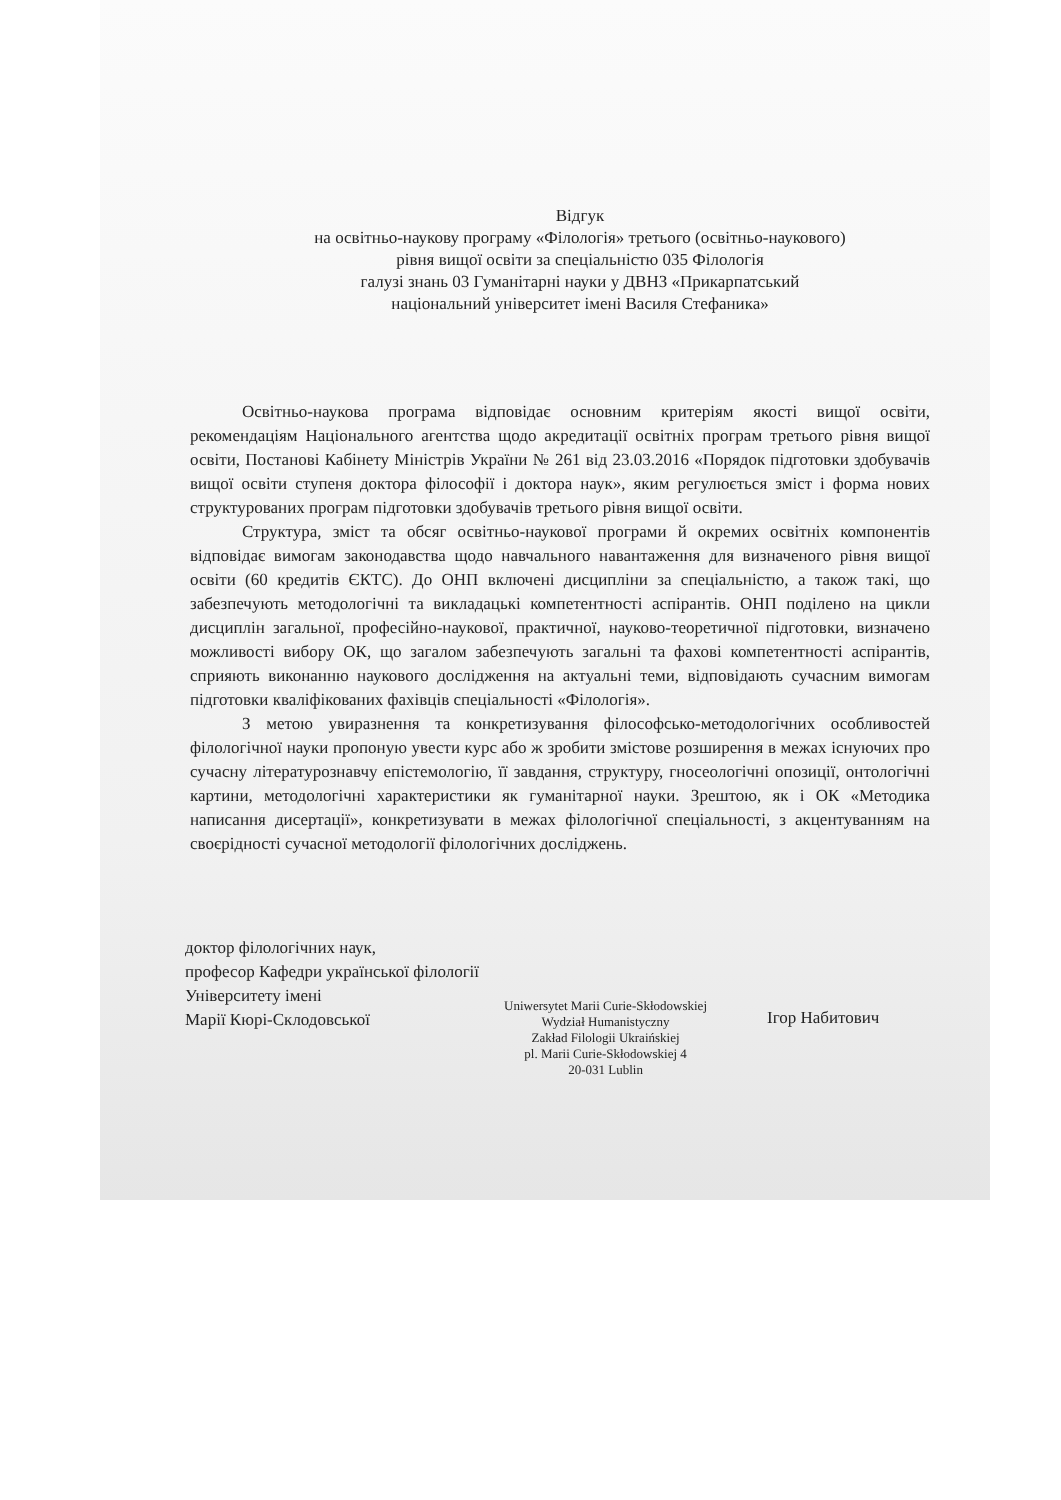Відгук
на освітньо-наукову програму «Філологія» третього (освітньо-наукового)
рівня вищої освіти за спеціальністю 035 Філологія
галузі знань 03 Гуманітарні науки у ДВНЗ «Прикарпатський
національний університет імені Василя Стефаника»
Освітньо-наукова програма відповідає основним критеріям якості вищої освіти, рекомендаціям Національного агентства щодо акредитації освітніх програм третього рівня вищої освіти, Постанові Кабінету Міністрів України № 261 від 23.03.2016 «Порядок підготовки здобувачів вищої освіти ступеня доктора філософії і доктора наук», яким регулюється зміст і форма нових структурованих програм підготовки здобувачів третього рівня вищої освіти.
Структура, зміст та обсяг освітньо-наукової програми й окремих освітніх компонентів відповідає вимогам законодавства щодо навчального навантаження для визначеного рівня вищої освіти (60 кредитів ЄКТС). До ОНП включені дисципліни за спеціальністю, а також такі, що забезпечують методологічні та викладацькі компетентності аспірантів. ОНП поділено на цикли дисциплін загальної, професійно-наукової, практичної, науково-теоретичної підготовки, визначено можливості вибору ОК, що загалом забезпечують загальні та фахові компетентності аспірантів, сприяють виконанню наукового дослідження на актуальні теми, відповідають сучасним вимогам підготовки кваліфікованих фахівців спеціальності «Філологія».
З метою увиразнення та конкретизування філософсько-методологічних особливостей філологічної науки пропоную увести курс або ж зробити змістове розширення в межах існуючих про сучасну літературознавчу епістемологію, її завдання, структуру, гносеологічні опозиції, онтологічні картини, методологічні характеристики як гуманітарної науки. Зрештою, як і ОК «Методика написання дисертації», конкретизувати в межах філологічної спеціальності, з акцентуванням на своєрідності сучасної методології філологічних досліджень.
доктор філологічних наук,
професор Кафедри української філології
Університету імені
Марії Кюрі-Склодовської
Uniwersytet Marii Curie-Skłodowskiej
Wydział Humanistyczny
Zakład Filologii Ukraińskiej
pl. Marii Curie-Skłodowskiej 4
20-031 Lublin
Ігор Набитович